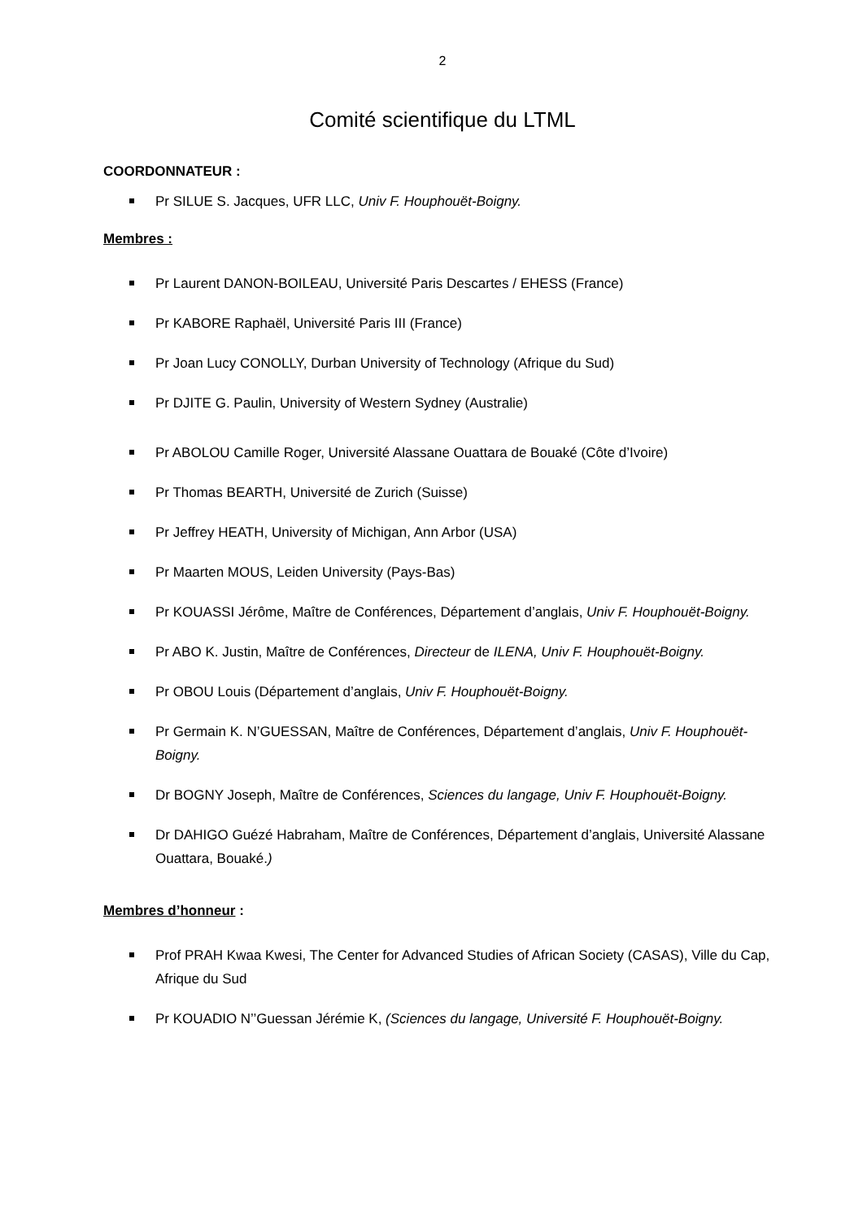2
Comité scientifique du LTML
COORDONNATEUR :
Pr SILUE S. Jacques, UFR LLC, Univ F. Houphouët-Boigny.
Membres :
Pr Laurent DANON-BOILEAU, Université Paris Descartes / EHESS (France)
Pr KABORE Raphaël, Université Paris III (France)
Pr Joan Lucy CONOLLY, Durban University of Technology (Afrique du Sud)
Pr DJITE G. Paulin, University of Western Sydney (Australie)
Pr ABOLOU Camille Roger, Université Alassane Ouattara de Bouaké (Côte d’Ivoire)
Pr Thomas BEARTH, Université de Zurich (Suisse)
Pr Jeffrey HEATH, University of Michigan, Ann Arbor (USA)
Pr Maarten MOUS, Leiden University (Pays-Bas)
Pr KOUASSI Jérôme, Maître de Conférences, Département d’anglais, Univ F. Houphouët-Boigny.
Pr ABO K. Justin, Maître de Conférences, Directeur de ILENA, Univ F. Houphouët-Boigny.
Pr OBOU Louis (Département d’anglais, Univ F. Houphouët-Boigny.
Pr Germain K. N’GUESSAN, Maître de Conférences, Département d’anglais, Univ F. Houphouët-Boigny.
Dr BOGNY Joseph, Maître de Conférences, Sciences du langage, Univ F. Houphouët-Boigny.
Dr DAHIGO Guézé Habraham, Maître de Conférences, Département d’anglais, Université Alassane Ouattara, Bouaké.)
Membres d’honneur :
Prof PRAH Kwaa Kwesi, The Center for Advanced Studies of African Society (CASAS), Ville du Cap, Afrique du Sud
Pr KOUADIO N’’Guessan Jérémie K, (Sciences du langage, Université F. Houphouët-Boigny.